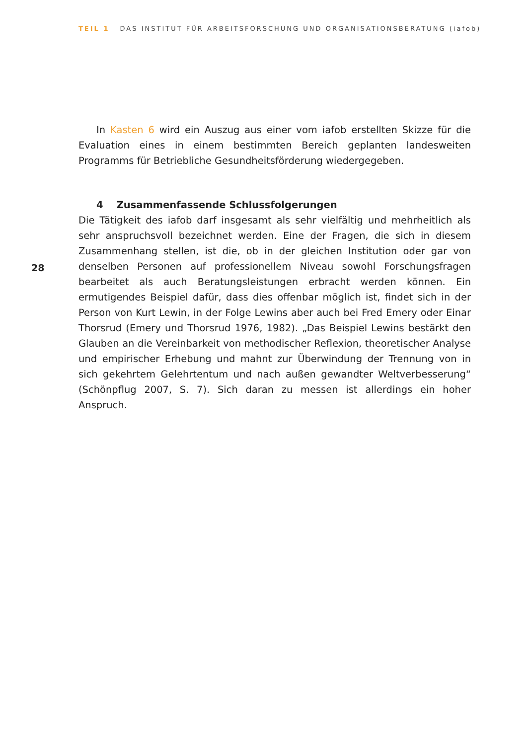TEIL 1 DAS INSTITUT FÜR ARBEITSFORSCHUNG UND ORGANISATIONSBERATUNG (iafob)
In Kasten 6 wird ein Auszug aus einer vom iafob erstellten Skizze für die Evaluation eines in einem bestimmten Bereich geplanten landesweiten Programms für Betriebliche Gesundheitsförderung wiedergegeben.
4 Zusammenfassende Schlussfolgerungen
Die Tätigkeit des iafob darf insgesamt als sehr vielfältig und mehrheitlich als sehr anspruchsvoll bezeichnet werden. Eine der Fragen, die sich in diesem Zusammenhang stellen, ist die, ob in der gleichen Institution oder gar von denselben Personen auf professionellem Niveau sowohl Forschungsfragen bearbeitet als auch Beratungsleistungen erbracht werden können. Ein ermutigendes Beispiel dafür, dass dies offenbar möglich ist, findet sich in der Person von Kurt Lewin, in der Folge Lewins aber auch bei Fred Emery oder Einar Thorsrud (Emery und Thorsrud 1976, 1982). „Das Beispiel Lewins bestärkt den Glauben an die Vereinbarkeit von methodischer Reflexion, theoretischer Analyse und empirischer Erhebung und mahnt zur Überwindung der Trennung von in sich gekehrtem Gelehrtentum und nach außen gewandter Weltverbesserung“ (Schönpflug 2007, S. 7). Sich daran zu messen ist allerdings ein hoher Anspruch.
28